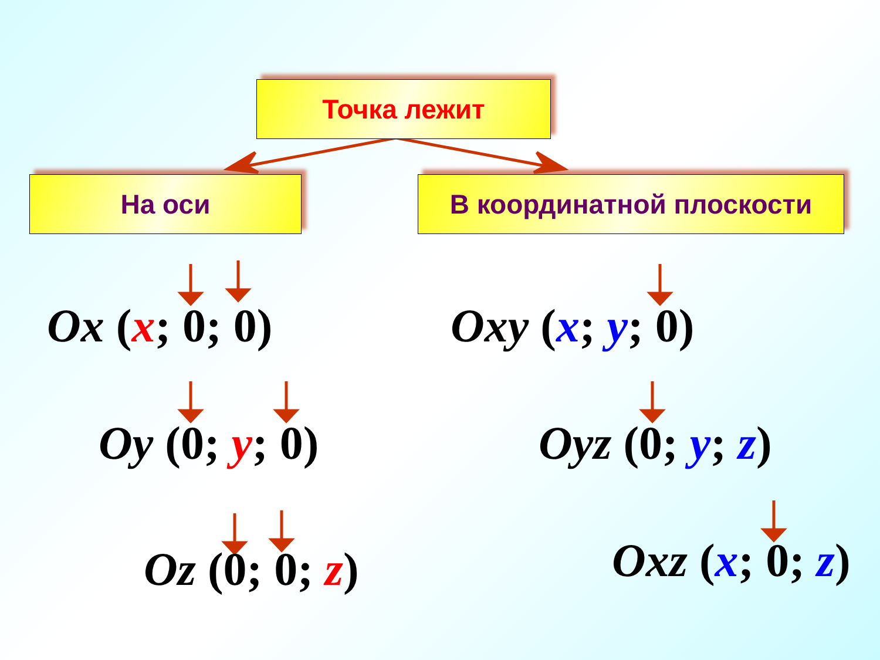Точка лежит
На оси В координатной плоскости
Ox (x; 0; 0)
Oy (0; y; 0)
Oz (0; 0; z)
Oxy (x; y; 0)
Oyz (0; y; z)
Oxz (x; 0; z)